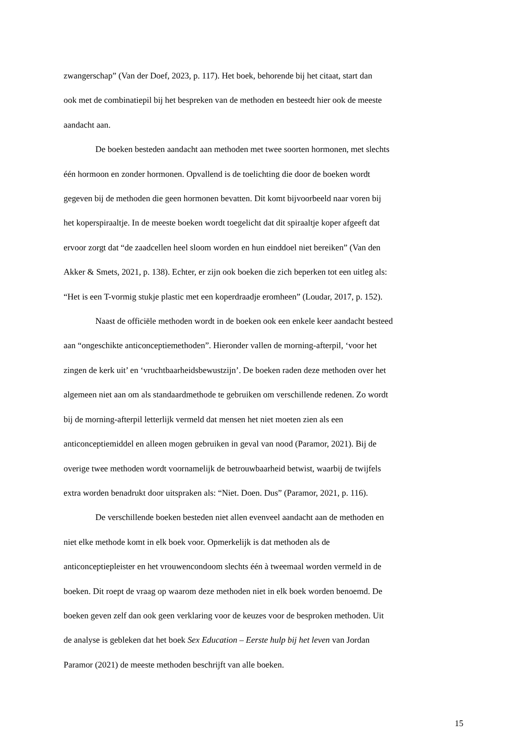zwangerschap” (Van der Doef, 2023, p. 117). Het boek, behorende bij het citaat, start dan
ook met de combinatiepil bij het bespreken van de methoden en besteedt hier ook de meeste
aandacht aan.
De boeken besteden aandacht aan methoden met twee soorten hormonen, met slechts
één hormoon en zonder hormonen. Opvallend is de toelichting die door de boeken wordt
gegeven bij de methoden die geen hormonen bevatten. Dit komt bijvoorbeeld naar voren bij
het koperspiraaltje. In de meeste boeken wordt toegelicht dat dit spiraaltje koper afgeeft dat
ervoor zorgt dat “de zaadcellen heel sloom worden en hun einddoel niet bereiken” (Van den
Akker & Smets, 2021, p. 138). Echter, er zijn ook boeken die zich beperken tot een uitleg als:
“Het is een T-vormig stukje plastic met een koperdraadje eromheen” (Loudar, 2017, p. 152).
Naast de officiële methoden wordt in de boeken ook een enkele keer aandacht besteed
aan “ongeschikte anticonceptiemethoden”. Hieronder vallen de morning-afterpil, ‘voor het
zingen de kerk uit’ en ‘vruchtbaarheidsbewustzijn’. De boeken raden deze methoden over het
algemeen niet aan om als standaardmethode te gebruiken om verschillende redenen. Zo wordt
bij de morning-afterpil letterlijk vermeld dat mensen het niet moeten zien als een
anticonceptiemiddel en alleen mogen gebruiken in geval van nood (Paramor, 2021). Bij de
overige twee methoden wordt voornamelijk de betrouwbaarheid betwist, waarbij de twijfels
extra worden benadrukt door uitspraken als: “Niet. Doen. Dus” (Paramor, 2021, p. 116).
De verschillende boeken besteden niet allen evenveel aandacht aan de methoden en
niet elke methode komt in elk boek voor. Opmerkelijk is dat methoden als de
anticonceptiepleister en het vrouwencondoom slechts één à tweemaal worden vermeld in de
boeken. Dit roept de vraag op waarom deze methoden niet in elk boek worden benoemd. De
boeken geven zelf dan ook geen verklaring voor de keuzes voor de besproken methoden. Uit
de analyse is gebleken dat het boek Sex Education – Eerste hulp bij het leven van Jordan
Paramor (2021) de meeste methoden beschrijft van alle boeken.
15